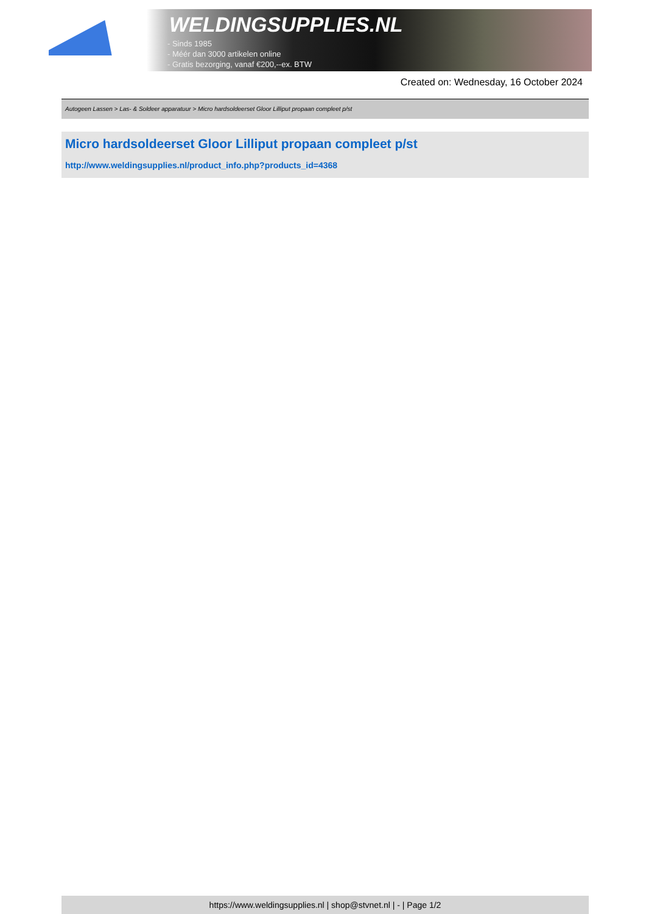WELDINGSUPPLIES.NL
- Sinds 1985
- Méér dan 3000 artikelen online
- Gratis bezorging, vanaf €200,--ex. BTW
Created on: Wednesday, 16 October 2024
Autogeen Lassen > Las- & Soldeer apparatuur > Micro hardsoldeerset Gloor Lilliput propaan compleet p/st
Micro hardsoldeerset Gloor Lilliput propaan compleet p/st
http://www.weldingsupplies.nl/product_info.php?products_id=4368
https://www.weldingsupplies.nl | shop@stvnet.nl | - | Page 1/2